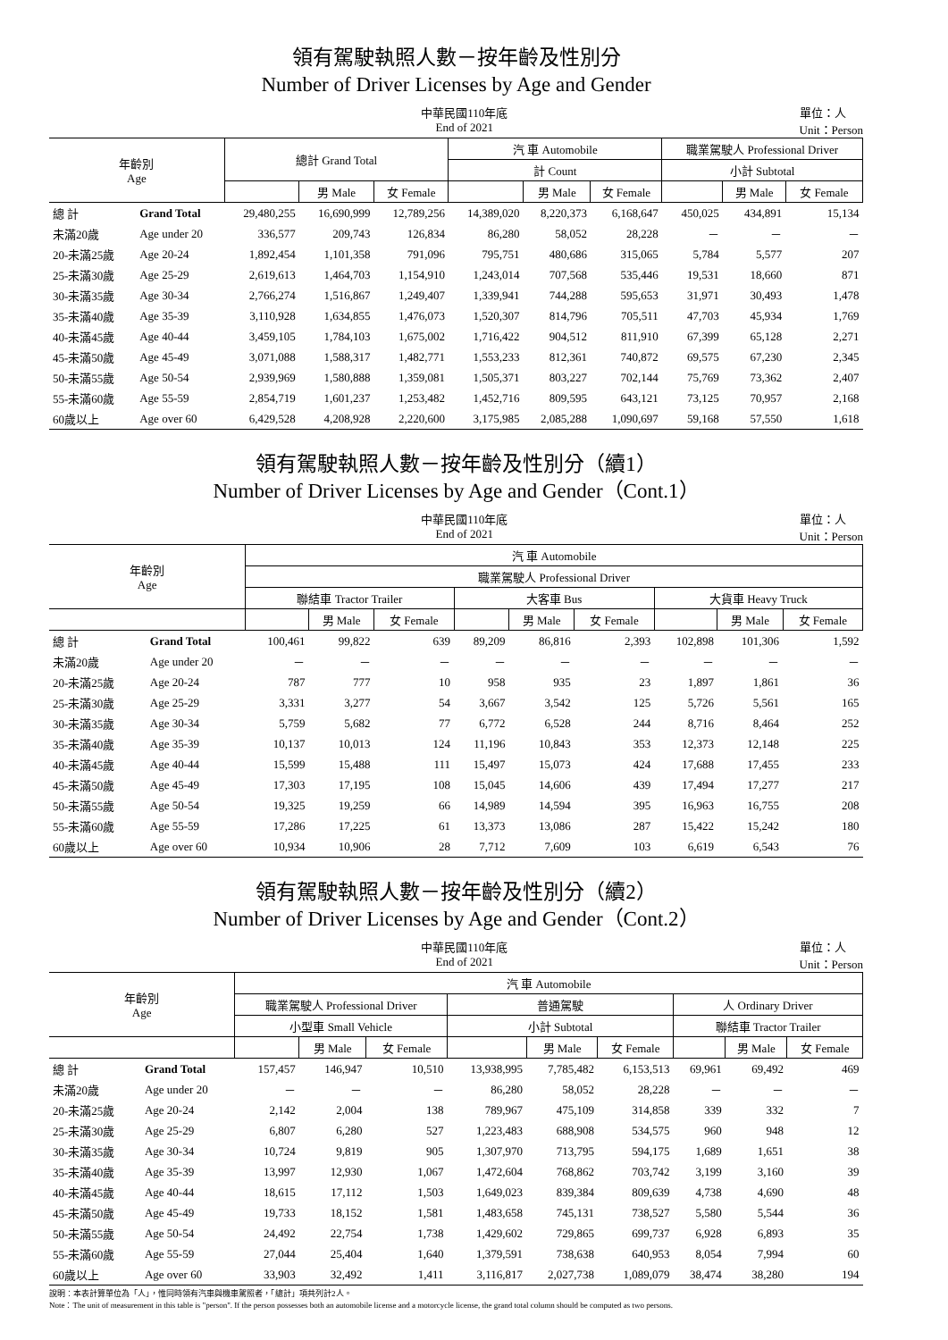領有駕駛執照人數－按年齡及性別分
Number of Driver Licenses by Age and Gender
中華民國110年底
End of 2021 單位：人
Unit：Person
| 年齡別 Age | | 總計 Grand Total | | | 汽 車 Automobile | | | 職業駕駛人 Professional Driver | | |
| --- | --- | --- | --- | --- | --- | --- | --- | --- | --- | --- |
| | | | | | 計 Count | | | 小計 Subtotal | | |
| | | | 男 Male | 女 Female | | 男 Male | 女 Female | | 男 Male | 女 Female |
| 總 計 | Grand Total | 29,480,255 | 16,690,999 | 12,789,256 | 14,389,020 | 8,220,373 | 6,168,647 | 450,025 | 434,891 | 15,134 |
| 未滿20歲 | Age under 20 | 336,577 | 209,743 | 126,834 | 86,280 | 58,052 | 28,228 | － | － | － |
| 20-未滿25歲 | Age 20-24 | 1,892,454 | 1,101,358 | 791,096 | 795,751 | 480,686 | 315,065 | 5,784 | 5,577 | 207 |
| 25-未滿30歲 | Age 25-29 | 2,619,613 | 1,464,703 | 1,154,910 | 1,243,014 | 707,568 | 535,446 | 19,531 | 18,660 | 871 |
| 30-未滿35歲 | Age 30-34 | 2,766,274 | 1,516,867 | 1,249,407 | 1,339,941 | 744,288 | 595,653 | 31,971 | 30,493 | 1,478 |
| 35-未滿40歲 | Age 35-39 | 3,110,928 | 1,634,855 | 1,476,073 | 1,520,307 | 814,796 | 705,511 | 47,703 | 45,934 | 1,769 |
| 40-未滿45歲 | Age 40-44 | 3,459,105 | 1,784,103 | 1,675,002 | 1,716,422 | 904,512 | 811,910 | 67,399 | 65,128 | 2,271 |
| 45-未滿50歲 | Age 45-49 | 3,071,088 | 1,588,317 | 1,482,771 | 1,553,233 | 812,361 | 740,872 | 69,575 | 67,230 | 2,345 |
| 50-未滿55歲 | Age 50-54 | 2,939,969 | 1,580,888 | 1,359,081 | 1,505,371 | 803,227 | 702,144 | 75,769 | 73,362 | 2,407 |
| 55-未滿60歲 | Age 55-59 | 2,854,719 | 1,601,237 | 1,253,482 | 1,452,716 | 809,595 | 643,121 | 73,125 | 70,957 | 2,168 |
| 60歲以上 | Age over 60 | 6,429,528 | 4,208,928 | 2,220,600 | 3,175,985 | 2,085,288 | 1,090,697 | 59,168 | 57,550 | 1,618 |
領有駕駛執照人數－按年齡及性別分（續1）
Number of Driver Licenses by Age and Gender（Cont.1）
中華民國110年底
End of 2021 單位：人
Unit：Person
| 年齡別 Age | | 汽 車 Automobile | | | | | | | | |
| --- | --- | --- | --- | --- | --- | --- | --- | --- | --- | --- |
| | | 職業駕駛人 Professional Driver | | | | | | | | |
| | | 聯結車 Tractor Trailer | | | 大客車 Bus | | | 大貨車 Heavy Truck | | |
| | | | 男 Male | 女 Female | | 男 Male | 女 Female | | 男 Male | 女 Female |
| 總 計 | Grand Total | 100,461 | 99,822 | 639 | 89,209 | 86,816 | 2,393 | 102,898 | 101,306 | 1,592 |
| 未滿20歲 | Age under 20 | － | － | － | － | － | － | － | － | － |
| 20-未滿25歲 | Age 20-24 | 787 | 777 | 10 | 958 | 935 | 23 | 1,897 | 1,861 | 36 |
| 25-未滿30歲 | Age 25-29 | 3,331 | 3,277 | 54 | 3,667 | 3,542 | 125 | 5,726 | 5,561 | 165 |
| 30-未滿35歲 | Age 30-34 | 5,759 | 5,682 | 77 | 6,772 | 6,528 | 244 | 8,716 | 8,464 | 252 |
| 35-未滿40歲 | Age 35-39 | 10,137 | 10,013 | 124 | 11,196 | 10,843 | 353 | 12,373 | 12,148 | 225 |
| 40-未滿45歲 | Age 40-44 | 15,599 | 15,488 | 111 | 15,497 | 15,073 | 424 | 17,688 | 17,455 | 233 |
| 45-未滿50歲 | Age 45-49 | 17,303 | 17,195 | 108 | 15,045 | 14,606 | 439 | 17,494 | 17,277 | 217 |
| 50-未滿55歲 | Age 50-54 | 19,325 | 19,259 | 66 | 14,989 | 14,594 | 395 | 16,963 | 16,755 | 208 |
| 55-未滿60歲 | Age 55-59 | 17,286 | 17,225 | 61 | 13,373 | 13,086 | 287 | 15,422 | 15,242 | 180 |
| 60歲以上 | Age over 60 | 10,934 | 10,906 | 28 | 7,712 | 7,609 | 103 | 6,619 | 6,543 | 76 |
領有駕駛執照人數－按年齡及性別分（續2）
Number of Driver Licenses by Age and Gender（Cont.2）
中華民國110年底
End of 2021 單位：人
Unit：Person
| 年齡別 Age | | 汽 車 Automobile | | | | | | | | |
| --- | --- | --- | --- | --- | --- | --- | --- | --- | --- | --- |
| | | 職業駕駛人 Professional Driver | | | 普通駕駛 | | | 人 Ordinary Driver | | |
| | | 小型車 Small Vehicle | | | 小計 Subtotal | | | 聯結車 Tractor Trailer | | |
| | | | 男 Male | 女 Female | | 男 Male | 女 Female | | 男 Male | 女 Female |
| 總 計 | Grand Total | 157,457 | 146,947 | 10,510 | 13,938,995 | 7,785,482 | 6,153,513 | 69,961 | 69,492 | 469 |
| 未滿20歲 | Age under 20 | － | － | － | 86,280 | 58,052 | 28,228 | － | － | － |
| 20-未滿25歲 | Age 20-24 | 2,142 | 2,004 | 138 | 789,967 | 475,109 | 314,858 | 339 | 332 | 7 |
| 25-未滿30歲 | Age 25-29 | 6,807 | 6,280 | 527 | 1,223,483 | 688,908 | 534,575 | 960 | 948 | 12 |
| 30-未滿35歲 | Age 30-34 | 10,724 | 9,819 | 905 | 1,307,970 | 713,795 | 594,175 | 1,689 | 1,651 | 38 |
| 35-未滿40歲 | Age 35-39 | 13,997 | 12,930 | 1,067 | 1,472,604 | 768,862 | 703,742 | 3,199 | 3,160 | 39 |
| 40-未滿45歲 | Age 40-44 | 18,615 | 17,112 | 1,503 | 1,649,023 | 839,384 | 809,639 | 4,738 | 4,690 | 48 |
| 45-未滿50歲 | Age 45-49 | 19,733 | 18,152 | 1,581 | 1,483,658 | 745,131 | 738,527 | 5,580 | 5,544 | 36 |
| 50-未滿55歲 | Age 50-54 | 24,492 | 22,754 | 1,738 | 1,429,602 | 729,865 | 699,737 | 6,928 | 6,893 | 35 |
| 55-未滿60歲 | Age 55-59 | 27,044 | 25,404 | 1,640 | 1,379,591 | 738,638 | 640,953 | 8,054 | 7,994 | 60 |
| 60歲以上 | Age over 60 | 33,903 | 32,492 | 1,411 | 3,116,817 | 2,027,738 | 1,089,079 | 38,474 | 38,280 | 194 |
說明：本表計算單位為「人」，惟同時領有汽車與機車駕照者，「總計」項共列計2人。
Note：The unit of measurement in this table is "person". If the person possesses both an automobile license and a motorcycle license, the grand total column should be computed as two persons.